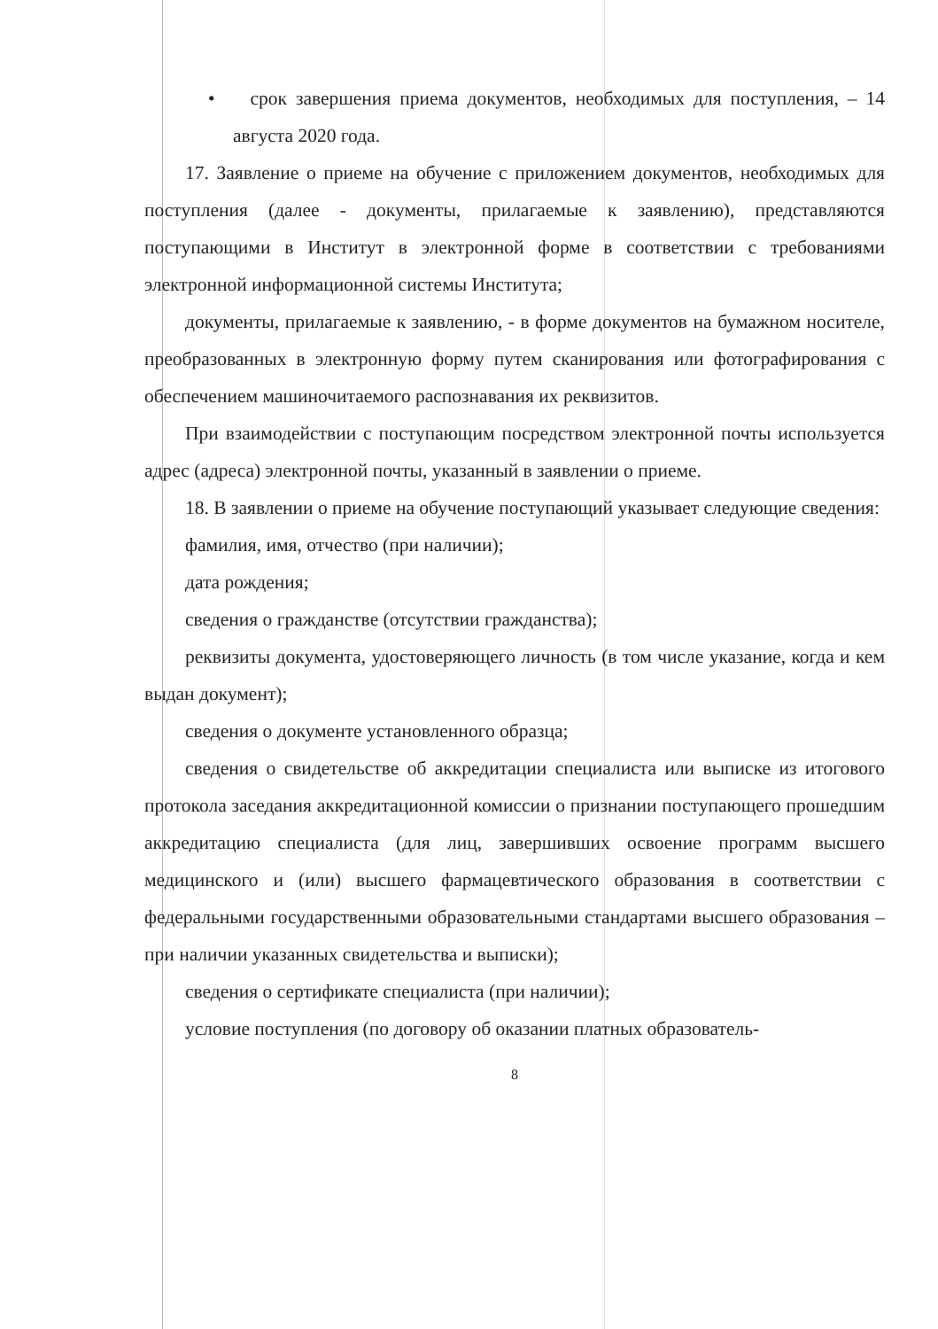• срок завершения приема документов, необходимых для поступления, – 14 августа 2020 года.
17. Заявление о приеме на обучение с приложением документов, необходимых для поступления (далее - документы, прилагаемые к заявлению), представляются поступающими в Институт в электронной форме в соответствии с требованиями электронной информационной системы Института;
документы, прилагаемые к заявлению, - в форме документов на бумажном носителе, преобразованных в электронную форму путем сканирования или фотографирования с обеспечением машиночитаемого распознавания их реквизитов.
При взаимодействии с поступающим посредством электронной почты используется адрес (адреса) электронной почты, указанный в заявлении о приеме.
18. В заявлении о приеме на обучение поступающий указывает следующие сведения:
фамилия, имя, отчество (при наличии);
дата рождения;
сведения о гражданстве (отсутствии гражданства);
реквизиты документа, удостоверяющего личность (в том числе указание, когда и кем выдан документ);
сведения о документе установленного образца;
сведения о свидетельстве об аккредитации специалиста или выписке из итогового протокола заседания аккредитационной комиссии о признании поступающего прошедшим аккредитацию специалиста (для лиц, завершивших освоение программ высшего медицинского и (или) высшего фармацевтического образования в соответствии с федеральными государственными образовательными стандартами высшего образования – при наличии указанных свидетельства и выписки);
сведения о сертификате специалиста (при наличии);
условие поступления (по договору об оказании платных образователь-
8